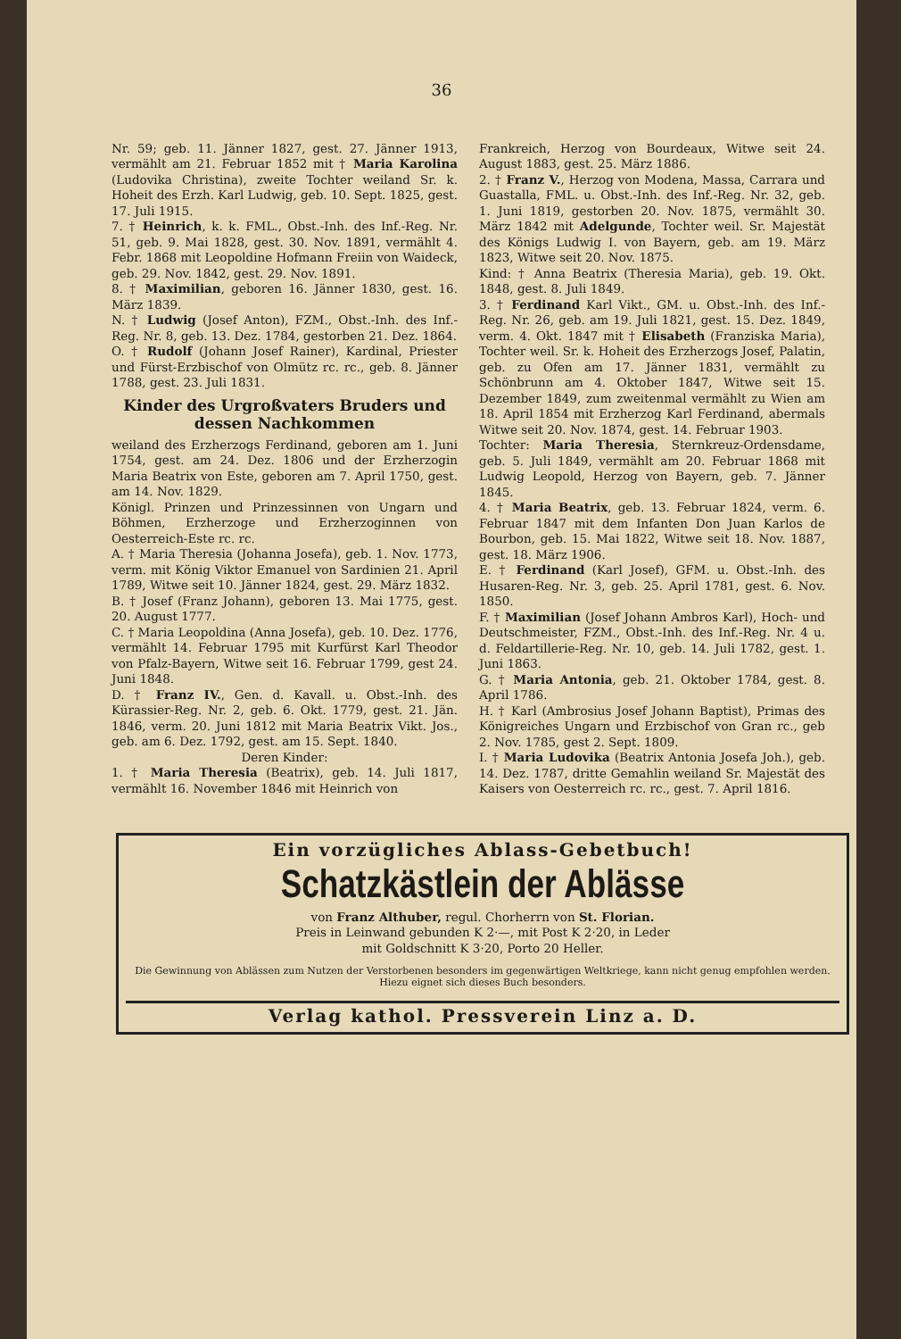36
Nr. 59; geb. 11. Jänner 1827, gest. 27. Jänner 1913, vermählt am 21. Februar 1852 mit † Maria Karolina (Ludovika Christina), zweite Tochter weiland Sr. k. Hoheit des Erzh. Karl Ludwig, geb. 10. Sept. 1825, gest. 17. Juli 1915.
7. † Heinrich, k. k. FML., Obst.-Inh. des Inf.-Reg. Nr. 51, geb. 9. Mai 1828, gest. 30. Nov. 1891, vermählt 4. Febr. 1868 mit Leopoldine Hofmann Freiin von Waideck, geb. 29. Nov. 1842, gest. 29. Nov. 1891.
8. † Maximilian, geboren 16. Jänner 1830, gest. 16. März 1839.
N. † Ludwig (Josef Anton), FZM., Obst.-Inh. des Inf.-Reg. Nr. 8, geb. 13. Dez. 1784, gestorben 21. Dez. 1864.
O. † Rudolf (Johann Josef Rainer), Kardinal, Priester und Fürst-Erzbischof von Olmütz rc. rc., geb. 8. Jänner 1788, gest. 23. Juli 1831.
Kinder des Urgroßvaters Bruders und dessen Nachkommen
weiland des Erzherzogs Ferdinand, geboren am 1. Juni 1754, gest. am 24. Dez. 1806 und der Erzherzogin Maria Beatrix von Este, geboren am 7. April 1750, gest. am 14. Nov. 1829.
Königl. Prinzen und Prinzessinnen von Ungarn und Böhmen, Erzherzoge und Erzherzoginnen von Oesterreich-Este rc. rc.
A. † Maria Theresia (Johanna Josefa), geb. 1. Nov. 1773, verm. mit König Viktor Emanuel von Sardinien 21. April 1789, Witwe seit 10. Jänner 1824, gest. 29. März 1832.
B. † Josef (Franz Johann), geboren 13. Mai 1775, gest. 20. August 1777.
C. † Maria Leopoldina (Anna Josefa), geb. 10. Dez. 1776, vermählt 14. Februar 1795 mit Kurfürst Karl Theodor von Pfalz-Bayern, Witwe seit 16. Februar 1799, gest 24. Juni 1848.
D. † Franz IV., Gen. d. Kavall. u. Obst.-Inh. des Kürassier-Reg. Nr. 2, geb. 6. Okt. 1779, gest. 21. Jän. 1846, verm. 20. Juni 1812 mit Maria Beatrix Vikt. Jos., geb. am 6. Dez. 1792, gest. am 15. Sept. 1840.
Deren Kinder:
1. † Maria Theresia (Beatrix), geb. 14. Juli 1817, vermählt 16. November 1846 mit Heinrich von
Frankreich, Herzog von Bourdeaux, Witwe seit 24. August 1883, gest. 25. März 1886.
2. † Franz V., Herzog von Modena, Massa, Carrara und Guastalla, FML. u. Obst.-Inh. des Inf.-Reg. Nr. 32, geb. 1. Juni 1819, gestorben 20. Nov. 1875, vermählt 30. März 1842 mit Adelgunde, Tochter weil. Sr. Majestät des Königs Ludwig I. von Bayern, geb. am 19. März 1823, Witwe seit 20. Nov. 1875.
Kind: † Anna Beatrix (Theresia Maria), geb. 19. Okt. 1848, gest. 8. Juli 1849.
3. † Ferdinand Karl Vikt., GM. u. Obst.-Inh. des Inf.-Reg. Nr. 26, geb. am 19. Juli 1821, gest. 15. Dez. 1849, verm. 4. Okt. 1847 mit † Elisabeth (Franziska Maria), Tochter weil. Sr. k. Hoheit des Erzherzogs Josef, Palatin, geb. zu Ofen am 17. Jänner 1831, vermählt zu Schönbrunn am 4. Oktober 1847, Witwe seit 15. Dezember 1849, zum zweitenmal vermählt zu Wien am 18. April 1854 mit Erzherzog Karl Ferdinand, abermals Witwe seit 20. Nov. 1874, gest. 14. Februar 1903.
Tochter: Maria Theresia, Sternkreuz-Ordensdame, geb. 5. Juli 1849, vermählt am 20. Februar 1868 mit Ludwig Leopold, Herzog von Bayern, geb. 7. Jänner 1845.
4. † Maria Beatrix, geb. 13. Februar 1824, verm. 6. Februar 1847 mit dem Infanten Don Juan Karlos de Bourbon, geb. 15. Mai 1822, Witwe seit 18. Nov. 1887, gest. 18. März 1906.
E. † Ferdinand (Karl Josef), GFM. u. Obst.-Inh. des Husaren-Reg. Nr. 3, geb. 25. April 1781, gest. 6. Nov. 1850.
F. † Maximilian (Josef Johann Ambros Karl), Hoch- und Deutschmeister, FZM., Obst.-Inh. des Inf.-Reg. Nr. 4 u. d. Feldartillerie-Reg. Nr. 10, geb. 14. Juli 1782, gest. 1. Juni 1863.
G. † Maria Antonia, geb. 21. Oktober 1784, gest. 8. April 1786.
H. † Karl (Ambrosius Josef Johann Baptist), Primas des Königreiches Ungarn und Erzbischof von Gran rc., geb 2. Nov. 1785, gest 2. Sept. 1809.
I. † Maria Ludovika (Beatrix Antonia Josefa Joh.), geb. 14. Dez. 1787, dritte Gemahlin weiland Sr. Majestät des Kaisers von Oesterreich rc. rc., gest. 7. April 1816.
Ein vorzügliches Ablass-Gebetbuch!
Schatzkästlein der Ablässe
von Franz Althuber, regul. Chorherrn von St. Florian.
Preis in Leinwand gebunden K 2·—, mit Post K 2·20, in Leder
mit Goldschnitt K 3·20, Porto 20 Heller.
Die Gewinnung von Ablässen zum Nutzen der Verstorbenen besonders im gegenwärtigen Weltkriege, kann nicht genug empfohlen werden. Hiezu eignet sich dieses Buch besonders.
Verlag kathol. Pressverein Linz a. D.